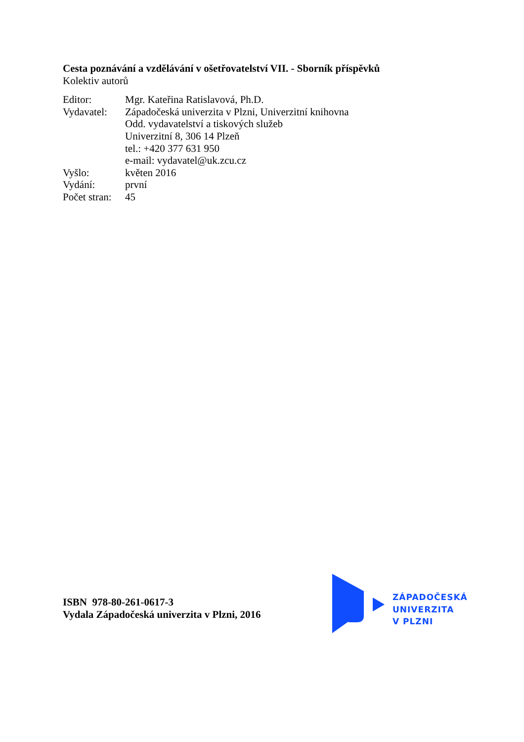Cesta poznávání a vzdělávání v ošetřovatelství VII. - Sborník příspěvků
Kolektiv autorů
| Editor: | Mgr. Kateřina Ratislavová, Ph.D. |
| Vydavatel: | Západočeská univerzita v Plzni, Univerzitní knihovna Odd. vydavatelství a tiskových služeb Univerzitní 8, 306 14 Plzeň tel.: +420 377 631 950 e-mail: vydavatel@uk.zcu.cz |
| Vyšlo: | květen 2016 |
| Vydání: | první |
| Počet stran: | 45 |
ISBN 978-80-261-0617-3
Vydala Západočeská univerzita v Plzni, 2016
ZÁPADOČESKÁ
UNIVERZITA
V PLZNI